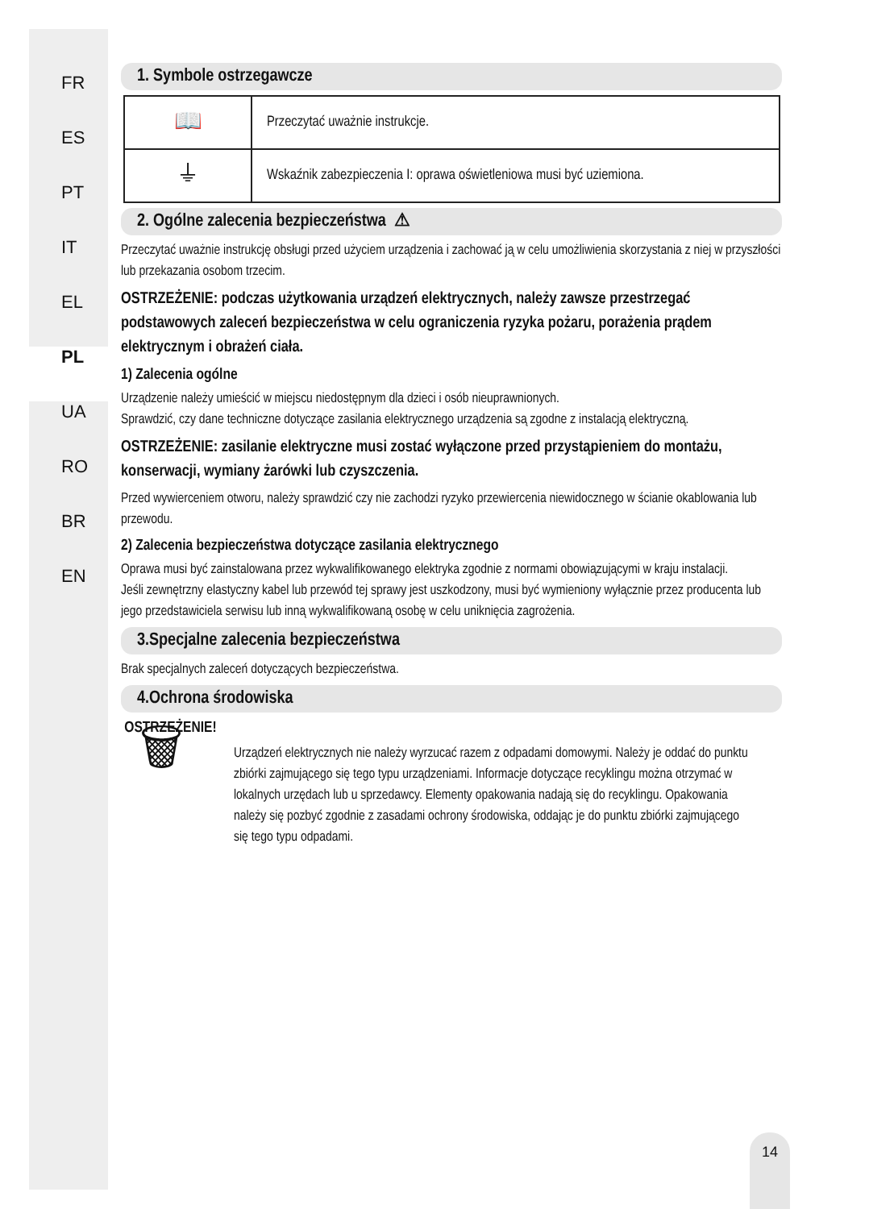FR
ES
PT
IT
EL
PL
UA
RO
BR
EN
1. Symbole ostrzegawcze
| 📖 | Przeczytać uważnie instrukcje. |
| ⏚ | Wskaźnik zabezpieczenia I: oprawa oświetleniowa musi być uziemiona. |
2. Ogólne zalecenia bezpieczeństwa ⚠
Przeczytać uważnie instrukcję obsługi przed użyciem urządzenia i zachować ją w celu umożliwienia skorzystania z niej w przyszłości lub przekazania osobom trzecim.
OSTRZEŻENIE: podczas użytkowania urządzeń elektrycznych, należy zawsze przestrzegać podstawowych zaleceń bezpieczeństwa w celu ograniczenia ryzyka pożaru, porażenia prądem elektrycznym i obrażeń ciała.
1) Zalecenia ogólne
Urządzenie należy umieścić w miejscu niedostępnym dla dzieci i osób nieuprawnionych.
Sprawdzić, czy dane techniczne dotyczące zasilania elektrycznego urządzenia są zgodne z instalacją elektryczną.
OSTRZEŻENIE: zasilanie elektryczne musi zostać wyłączone przed przystąpieniem do montażu, konserwacji, wymiany żarówki lub czyszczenia.
Przed wywierceniem otworu, należy sprawdzić czy nie zachodzi ryzyko przewiercenia niewidocznego w ścianie okablowania lub przewodu.
2) Zalecenia bezpieczeństwa dotyczące zasilania elektrycznego
Oprawa musi być zainstalowana przez wykwalifikowanego elektryka zgodnie z normami obowiązującymi w kraju instalacji.
Jeśli zewnętrzny elastyczny kabel lub przewód tej sprawy jest uszkodzony, musi być wymieniony wyłącznie przez producenta lub jego przedstawiciela serwisu lub inną wykwalifikowaną osobę w celu uniknięcia zagrożenia.
3.Specjalne zalecenia bezpieczeństwa
Brak specjalnych zaleceń dotyczących bezpieczeństwa.
4.Ochrona środowiska
OSTRZEŻENIE!
🗑
Urządzeń elektrycznych nie należy wyrzucać razem z odpadami domowymi. Należy je oddać do punktu zbiórki zajmującego się tego typu urządzeniami. Informacje dotyczące recyklingu można otrzymać w lokalnych urzędach lub u sprzedawcy. Elementy opakowania nadają się do recyklingu. Opakowania należy się pozbyć zgodnie z zasadami ochrony środowiska, oddając je do punktu zbiórki zajmującego się tego typu odpadami.
14